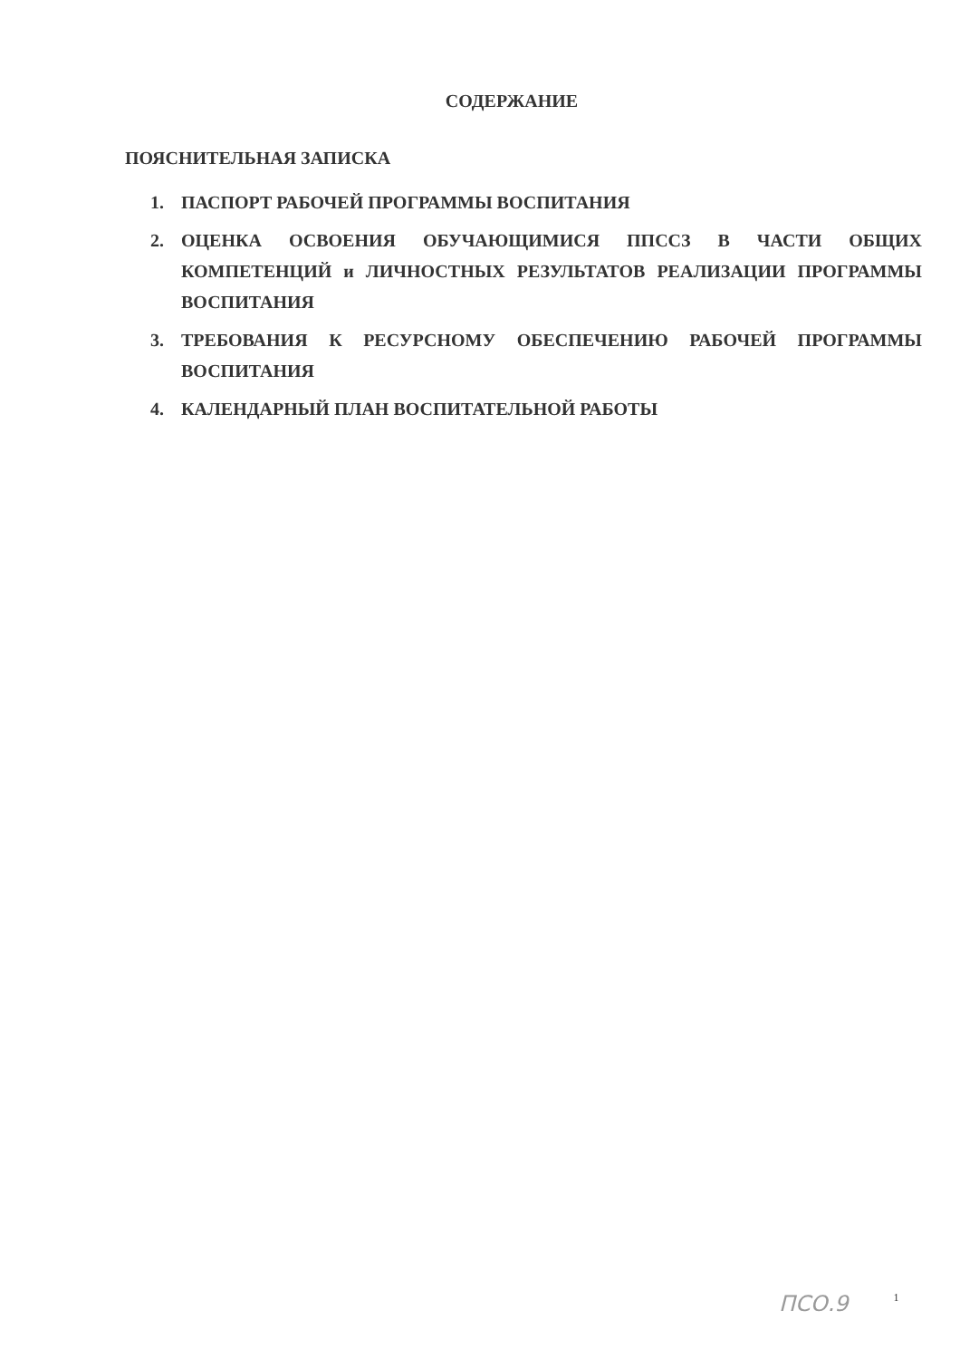СОДЕРЖАНИЕ
ПОЯСНИТЕЛЬНАЯ ЗАПИСКА
1. ПАСПОРТ РАБОЧЕЙ ПРОГРАММЫ ВОСПИТАНИЯ
2. ОЦЕНКА ОСВОЕНИЯ ОБУЧАЮЩИМИСЯ ППССЗ В ЧАСТИ ОБЩИХ КОМПЕТЕНЦИЙ и ЛИЧНОСТНЫХ РЕЗУЛЬТАТОВ РЕАЛИЗАЦИИ ПРОГРАММЫ ВОСПИТАНИЯ
3. ТРЕБОВАНИЯ К РЕСУРСНОМУ ОБЕСПЕЧЕНИЮ РАБОЧЕЙ ПРОГРАММЫ ВОСПИТАНИЯ
4. КАЛЕНДАРНЫЙ ПЛАН ВОСПИТАТЕЛЬНОЙ РАБОТЫ
ПСО.9 1